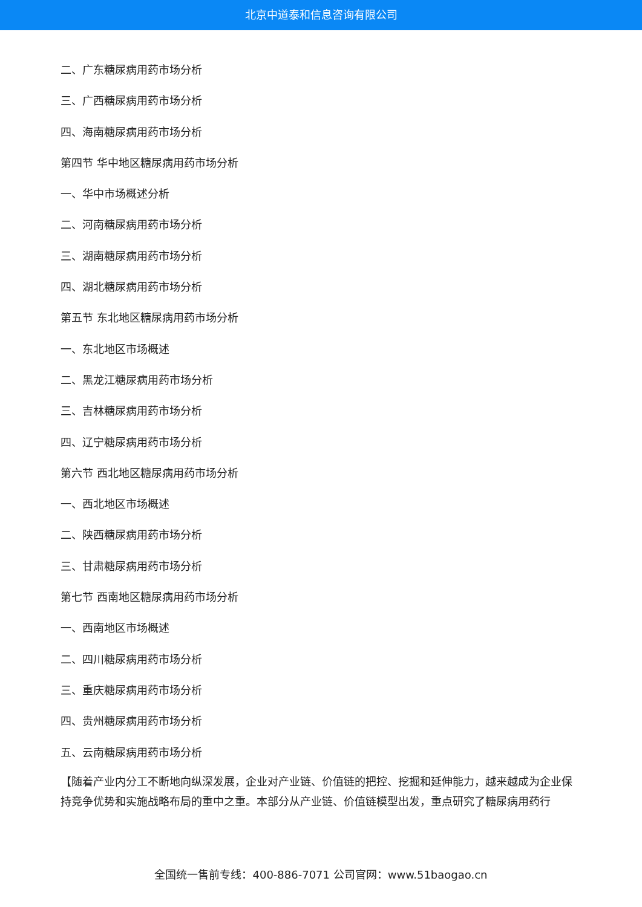北京中道泰和信息咨询有限公司
二、广东糖尿病用药市场分析
三、广西糖尿病用药市场分析
四、海南糖尿病用药市场分析
第四节 华中地区糖尿病用药市场分析
一、华中市场概述分析
二、河南糖尿病用药市场分析
三、湖南糖尿病用药市场分析
四、湖北糖尿病用药市场分析
第五节 东北地区糖尿病用药市场分析
一、东北地区市场概述
二、黑龙江糖尿病用药市场分析
三、吉林糖尿病用药市场分析
四、辽宁糖尿病用药市场分析
第六节 西北地区糖尿病用药市场分析
一、西北地区市场概述
二、陕西糖尿病用药市场分析
三、甘肃糖尿病用药市场分析
第七节 西南地区糖尿病用药市场分析
一、西南地区市场概述
二、四川糖尿病用药市场分析
三、重庆糖尿病用药市场分析
四、贵州糖尿病用药市场分析
五、云南糖尿病用药市场分析
【随着产业内分工不断地向纵深发展，企业对产业链、价值链的把控、挖掘和延伸能力，越来越成为企业保持竞争优势和实施战略布局的重中之重。本部分从产业链、价值链模型出发，重点研究了糖尿病用药行
全国统一售前专线：400-886-7071 公司官网：www.51baogao.cn